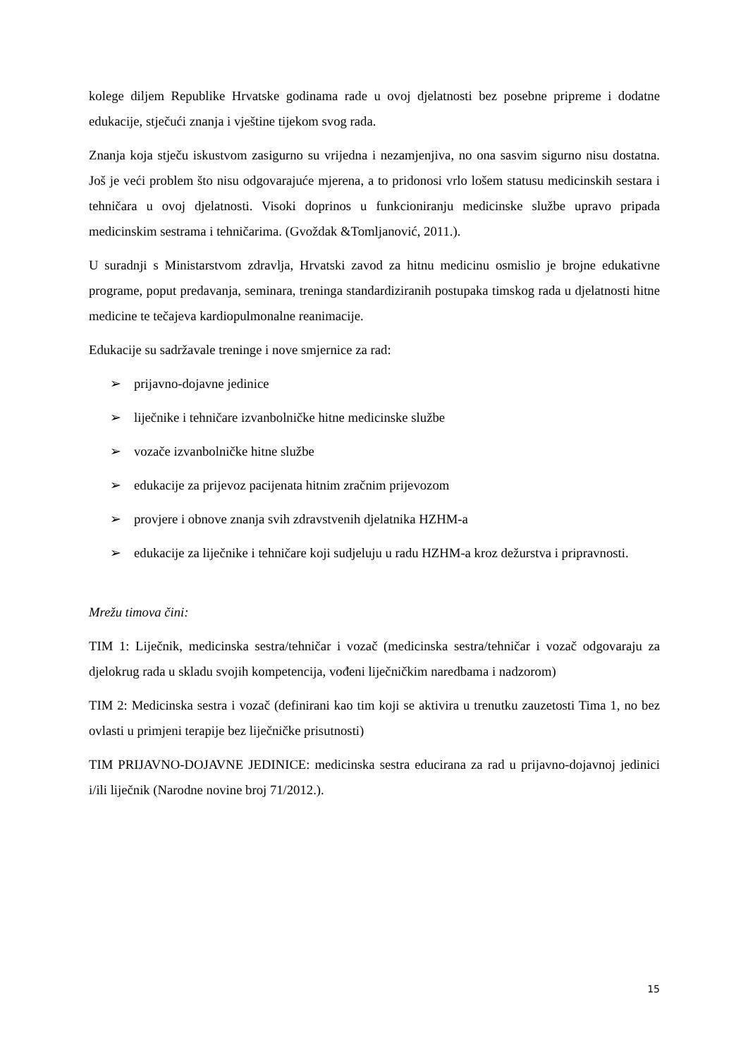kolege diljem Republike Hrvatske godinama rade u ovoj djelatnosti bez posebne pripreme i dodatne edukacije, stječući znanja i vještine tijekom svog rada.
Znanja koja stječu iskustvom zasigurno su vrijedna i nezamjenjiva, no ona sasvim sigurno nisu dostatna. Još je veći problem što nisu odgovarajuće mjerena, a to pridonosi vrlo lošem statusu medicinskih sestara i tehničara u ovoj djelatnosti. Visoki doprinos u funkcioniranju medicinske službe upravo pripada medicinskim sestrama i tehničarima. (Gvoždak &Tomljanović, 2011.).
U suradnji s Ministarstvom zdravlja, Hrvatski zavod za hitnu medicinu osmislio je brojne edukativne programe, poput predavanja, seminara, treninga standardiziranih postupaka timskog rada u djelatnosti hitne medicine te tečajeva kardiopulmonalne reanimacije.
Edukacije su sadržavale treninge i nove smjernice za rad:
➢ prijavno-dojavne jedinice
➢ liječnike i tehničare izvanbolničke hitne medicinske službe
➢ vozače izvanbolničke hitne službe
➢ edukacije za prijevoz pacijenata hitnim zračnim prijevozom
➢ provjere i obnove znanja svih zdravstvenih djelatnika HZHM-a
➢ edukacije za liječnike i tehničare koji sudjeluju u radu HZHM-a kroz dežurstva i pripravnosti.
Mrežu timova čini:
TIM 1: Liječnik, medicinska sestra/tehničar i vozač (medicinska sestra/tehničar i vozač odgovaraju za djelokrug rada u skladu svojih kompetencija, vođeni liječničkim naredbama i nadzorom)
TIM 2: Medicinska sestra i vozač (definirani kao tim koji se aktivira u trenutku zauzetosti Tima 1, no bez ovlasti u primjeni terapije bez liječničke prisutnosti)
TIM PRIJAVNO-DOJAVNE JEDINICE: medicinska sestra educirana za rad u prijavno-dojavnoj jedinici i/ili liječnik (Narodne novine broj 71/2012.).
15